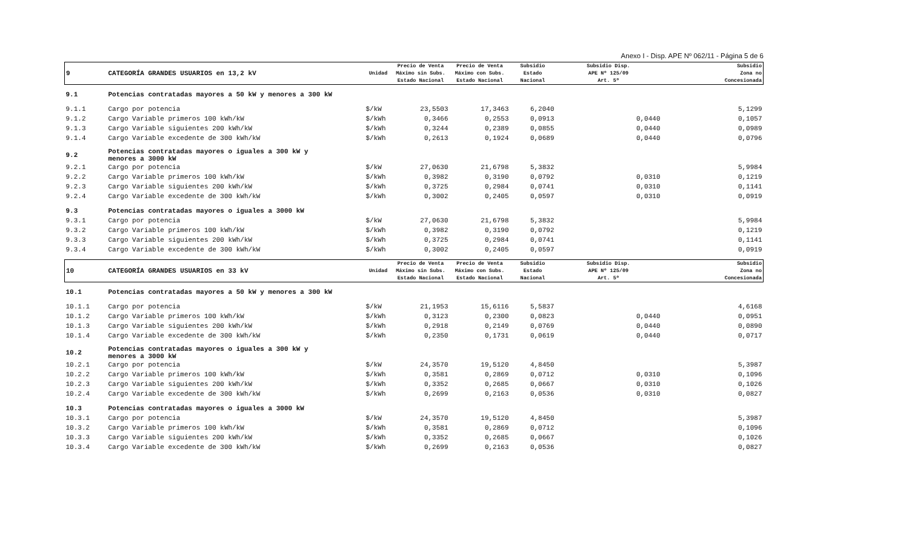Anexo I - Disp. APE Nº 062/11 - Página 5 de 6
| 9 | CATEGORÍA GRANDES USUARIOS en 13,2 kV | Unidad | Precio de Venta Máximo sin Subs. Estado Nacional | Precio de Venta Máximo con Subs. Estado Nacional | Subsidio Estado Nacional | Subsidio Disp. APE Nº 125/09 Art. 5º | Subsidio Zona no Concesionada |
| --- | --- | --- | --- | --- | --- | --- | --- |
| 9.1 | Potencias contratadas mayores a 50 kW y menores a 300 kW | | | | | | |
| 9.1.1 | Cargo por potencia | $/kW | 23,5503 | 17,3463 | 6,2040 | | 5,1299 |
| 9.1.2 | Cargo Variable primeros 100 kWh/kW | $/kWh | 0,3466 | 0,2553 | 0,0913 | 0,0440 | 0,1057 |
| 9.1.3 | Cargo Variable siguientes 200 kWh/kW | $/kWh | 0,3244 | 0,2389 | 0,0855 | 0,0440 | 0,0989 |
| 9.1.4 | Cargo Variable excedente de 300 kWh/kW | $/kWh | 0,2613 | 0,1924 | 0,0689 | 0,0440 | 0,0796 |
| 9.2 | Potencias contratadas mayores o iguales a 300 kW y menores a 3000 kW | | | | | | |
| 9.2.1 | Cargo por potencia | $/kW | 27,0630 | 21,6798 | 5,3832 | | 5,9984 |
| 9.2.2 | Cargo Variable primeros 100 kWh/kW | $/kWh | 0,3982 | 0,3190 | 0,0792 | 0,0310 | 0,1219 |
| 9.2.3 | Cargo Variable siguientes 200 kWh/kW | $/kWh | 0,3725 | 0,2984 | 0,0741 | 0,0310 | 0,1141 |
| 9.2.4 | Cargo Variable excedente de 300 kWh/kW | $/kWh | 0,3002 | 0,2405 | 0,0597 | 0,0310 | 0,0919 |
| 9.3 | Potencias contratadas mayores o iguales a 3000 kW | | | | | | |
| 9.3.1 | Cargo por potencia | $/kW | 27,0630 | 21,6798 | 5,3832 | | 5,9984 |
| 9.3.2 | Cargo Variable primeros 100 kWh/kW | $/kWh | 0,3982 | 0,3190 | 0,0792 | | 0,1219 |
| 9.3.3 | Cargo Variable siguientes 200 kWh/kW | $/kWh | 0,3725 | 0,2984 | 0,0741 | | 0,1141 |
| 9.3.4 | Cargo Variable excedente de 300 kWh/kW | $/kWh | 0,3002 | 0,2405 | 0,0597 | | 0,0919 |
| 10 | CATEGORÍA GRANDES USUARIOS en 33 kV | Unidad | Precio de Venta Máximo sin Subs. Estado Nacional | Precio de Venta Máximo con Subs. Estado Nacional | Subsidio Estado Nacional | Subsidio Disp. APE Nº 125/09 Art. 5º | Subsidio Zona no Concesionada |
| 10.1 | Potencias contratadas mayores a 50 kW y menores a 300 kW | | | | | | |
| 10.1.1 | Cargo por potencia | $/kW | 21,1953 | 15,6116 | 5,5837 | | 4,6168 |
| 10.1.2 | Cargo Variable primeros 100 kWh/kW | $/kWh | 0,3123 | 0,2300 | 0,0823 | 0,0440 | 0,0951 |
| 10.1.3 | Cargo Variable siguientes 200 kWh/kW | $/kWh | 0,2918 | 0,2149 | 0,0769 | 0,0440 | 0,0890 |
| 10.1.4 | Cargo Variable excedente de 300 kWh/kW | $/kWh | 0,2350 | 0,1731 | 0,0619 | 0,0440 | 0,0717 |
| 10.2 | Potencias contratadas mayores o iguales a 300 kW y menores a 3000 kW | | | | | | |
| 10.2.1 | Cargo por potencia | $/kW | 24,3570 | 19,5120 | 4,8450 | | 5,3987 |
| 10.2.2 | Cargo Variable primeros 100 kWh/kW | $/kWh | 0,3581 | 0,2869 | 0,0712 | 0,0310 | 0,1096 |
| 10.2.3 | Cargo Variable siguientes 200 kWh/kW | $/kWh | 0,3352 | 0,2685 | 0,0667 | 0,0310 | 0,1026 |
| 10.2.4 | Cargo Variable excedente de 300 kWh/kW | $/kWh | 0,2699 | 0,2163 | 0,0536 | 0,0310 | 0,0827 |
| 10.3 | Potencias contratadas mayores o iguales a 3000 kW | | | | | | |
| 10.3.1 | Cargo por potencia | $/kW | 24,3570 | 19,5120 | 4,8450 | | 5,3987 |
| 10.3.2 | Cargo Variable primeros 100 kWh/kW | $/kWh | 0,3581 | 0,2869 | 0,0712 | | 0,1096 |
| 10.3.3 | Cargo Variable siguientes 200 kWh/kW | $/kWh | 0,3352 | 0,2685 | 0,0667 | | 0,1026 |
| 10.3.4 | Cargo Variable excedente de 300 kWh/kW | $/kWh | 0,2699 | 0,2163 | 0,0536 | | 0,0827 |